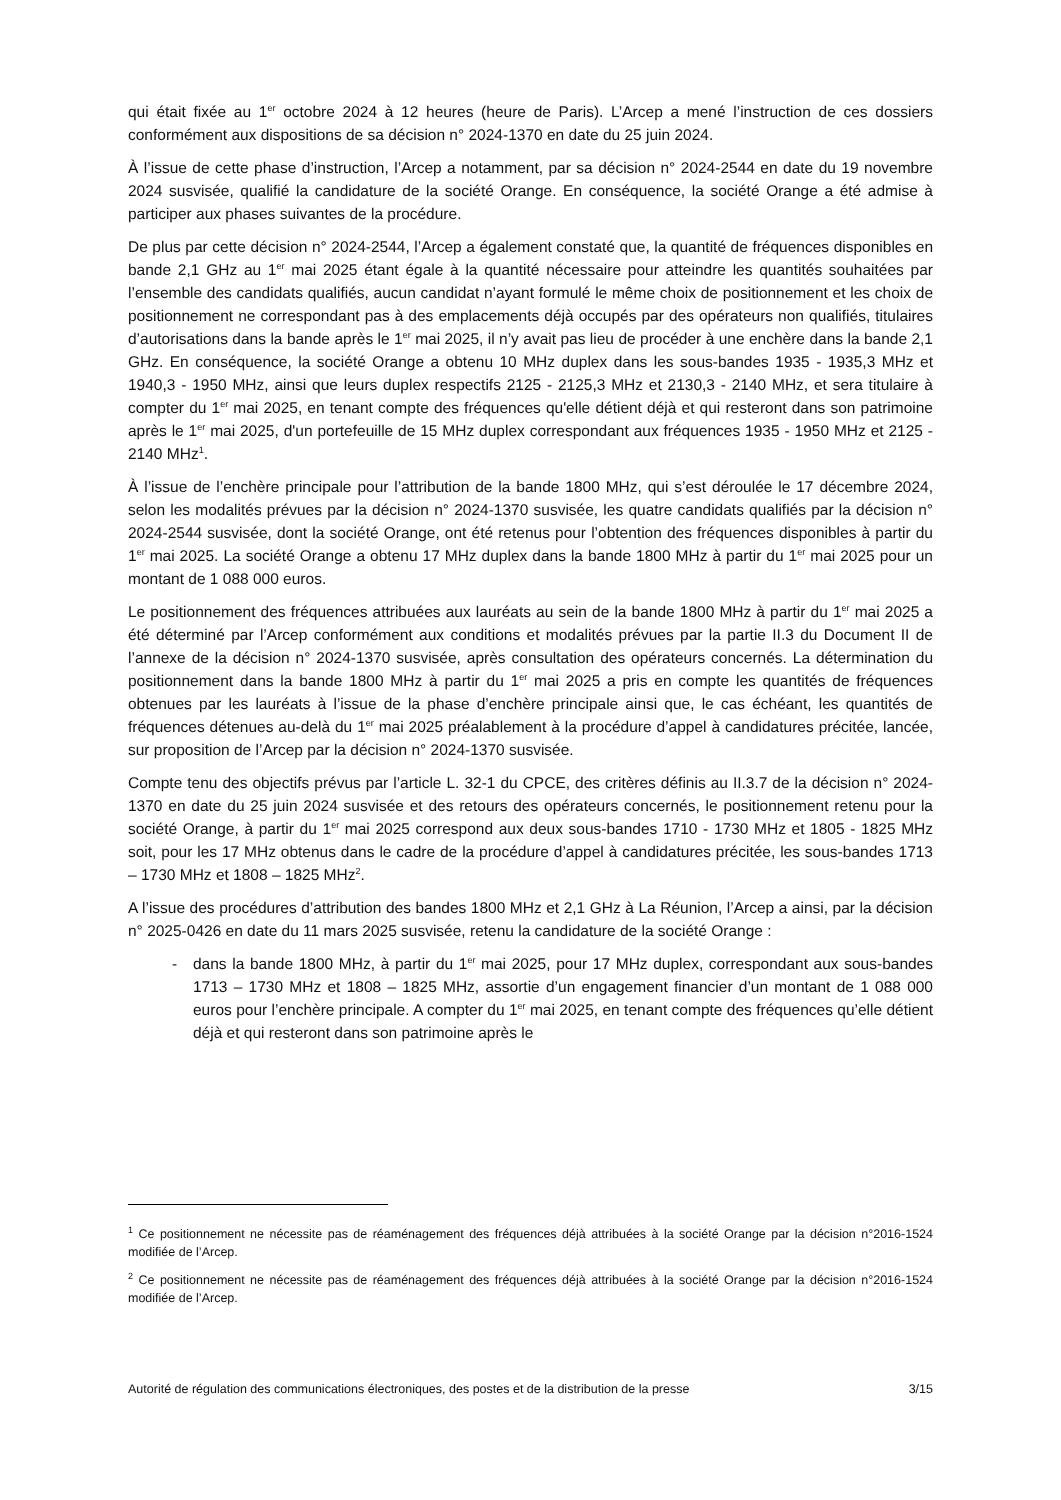qui était fixée au 1<sup>er</sup> octobre 2024 à 12 heures (heure de Paris). L’Arcep a mené l’instruction de ces dossiers conformément aux dispositions de sa décision n° 2024-1370 en date du 25 juin 2024.
À l’issue de cette phase d’instruction, l’Arcep a notamment, par sa décision n° 2024-2544 en date du 19 novembre 2024 susvisée, qualifié la candidature de la société Orange. En conséquence, la société Orange a été admise à participer aux phases suivantes de la procédure.
De plus par cette décision n° 2024-2544, l’Arcep a également constaté que, la quantité de fréquences disponibles en bande 2,1 GHz au 1<sup>er</sup> mai 2025 étant égale à la quantité nécessaire pour atteindre les quantités souhaitées par l’ensemble des candidats qualifiés, aucun candidat n’ayant formulé le même choix de positionnement et les choix de positionnement ne correspondant pas à des emplacements déjà occupés par des opérateurs non qualifiés, titulaires d’autorisations dans la bande après le 1<sup>er</sup> mai 2025, il n’y avait pas lieu de procéder à une enchère dans la bande 2,1 GHz. En conséquence, la société Orange a obtenu 10 MHz duplex dans les sous-bandes 1935 - 1935,3 MHz et 1940,3 - 1950 MHz, ainsi que leurs duplex respectifs 2125 - 2125,3 MHz et 2130,3 - 2140 MHz, et sera titulaire à compter du 1<sup>er</sup> mai 2025, en tenant compte des fréquences qu'elle détient déjà et qui resteront dans son patrimoine après le 1<sup>er</sup> mai 2025, d'un portefeuille de 15 MHz duplex correspondant aux fréquences 1935 - 1950 MHz et 2125 - 2140 MHz<sup>1</sup>.
À l’issue de l’enchère principale pour l’attribution de la bande 1800 MHz, qui s’est déroulée le 17 décembre 2024, selon les modalités prévues par la décision n° 2024-1370 susvisée, les quatre candidats qualifiés par la décision n° 2024-2544 susvisée, dont la société Orange, ont été retenus pour l’obtention des fréquences disponibles à partir du 1<sup>er</sup> mai 2025. La société Orange a obtenu 17 MHz duplex dans la bande 1800 MHz à partir du 1<sup>er</sup> mai 2025 pour un montant de 1 088 000 euros.
Le positionnement des fréquences attribuées aux lauréats au sein de la bande 1800 MHz à partir du 1<sup>er</sup> mai 2025 a été déterminé par l’Arcep conformément aux conditions et modalités prévues par la partie II.3 du Document II de l’annexe de la décision n° 2024-1370 susvisée, après consultation des opérateurs concernés. La détermination du positionnement dans la bande 1800 MHz à partir du 1<sup>er</sup> mai 2025 a pris en compte les quantités de fréquences obtenues par les lauréats à l’issue de la phase d’enchère principale ainsi que, le cas échéant, les quantités de fréquences détenues au-delà du 1<sup>er</sup> mai 2025 préalablement à la procédure d’appel à candidatures précitée, lancée, sur proposition de l’Arcep par la décision n° 2024-1370 susvisée.
Compte tenu des objectifs prévus par l’article L. 32-1 du CPCE, des critères définis au II.3.7 de la décision n° 2024-1370 en date du 25 juin 2024 susvisée et des retours des opérateurs concernés, le positionnement retenu pour la société Orange, à partir du 1<sup>er</sup> mai 2025 correspond aux deux sous-bandes 1710 - 1730 MHz et 1805 - 1825 MHz soit, pour les 17 MHz obtenus dans le cadre de la procédure d’appel à candidatures précitée, les sous-bandes 1713 – 1730 MHz et 1808 – 1825 MHz<sup>2</sup>.
A l’issue des procédures d’attribution des bandes 1800 MHz et 2,1 GHz à La Réunion, l’Arcep a ainsi, par la décision n° 2025-0426 en date du 11 mars 2025 susvisée, retenu la candidature de la société Orange :
- dans la bande 1800 MHz, à partir du 1<sup>er</sup> mai 2025, pour 17 MHz duplex, correspondant aux sous-bandes 1713 – 1730 MHz et 1808 – 1825 MHz, assortie d’un engagement financier d’un montant de 1 088 000 euros pour l’enchère principale. A compter du 1<sup>er</sup> mai 2025, en tenant compte des fréquences qu’elle détient déjà et qui resteront dans son patrimoine après le
<sup>1</sup> Ce positionnement ne nécessite pas de réaménagement des fréquences déjà attribuées à la société Orange par la décision n°2016-1524 modifiée de l’Arcep.
<sup>2</sup> Ce positionnement ne nécessite pas de réaménagement des fréquences déjà attribuées à la société Orange par la décision n°2016-1524 modifiée de l’Arcep.
Autorité de régulation des communications électroniques, des postes et de la distribution de la presse 3/15